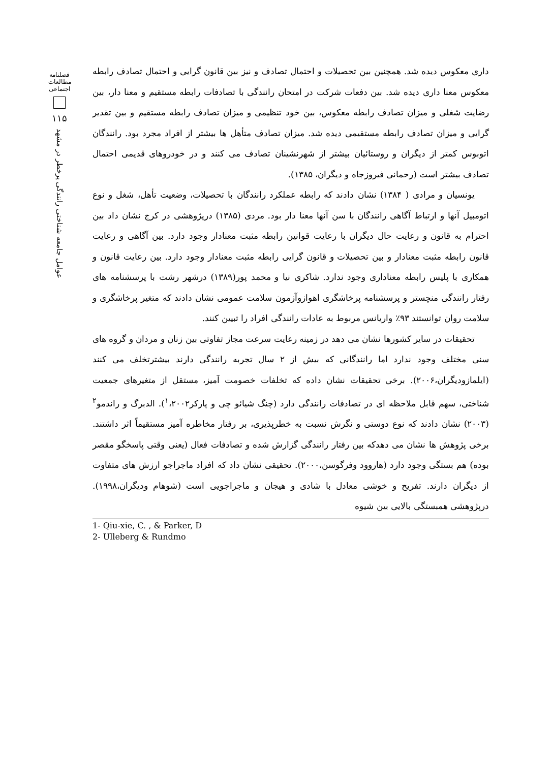فصلنامه مطالعات اجتماعی
۱۱۵
عوامل جامعه شناختی رانندگی پرخطر در مشهد
داری معکوس دیده شد. همچنین بین تحصیلات و احتمال تصادف و نیز بین قانون گرایی و احتمال تصادف رابطه معکوس معنا داری دیده شد. بین دفعات شرکت در امتحان رانندگی با تصادفات رابطه مستقیم و معنا دار، بین رضایت شغلی و میزان تصادف رابطه معکوس، بین خود تنظیمی و میزان تصادف رابطه مستقیم و بین تقدیر گرایی و میزان تصادف رابطه مستقیمی دیده شد. میزان تصادف متأهل ها بیشتر از افراد مجرد بود. رانندگان اتوبوس کمتر از دیگران و روستائیان بیشتر از شهرنشینان تصادف می کنند و در خودروهای قدیمی احتمال تصادف بیشتر است (رحمانی فیروزجاه و دیگران، ۱۳۸۵).
یونسیان و مرادی ( ۱۳۸۴) نشان دادند که رابطه عملکرد رانندگان با تحصیلات، وضعیت تأهل، شغل و نوع اتومبیل آنها و ارتباط آگاهی رانندگان با سن آنها معنا دار بود. مردی (۱۳۸۵) درپژوهشی در کرج نشان داد بین احترام به قانون و رعایت حال دیگران با رعایت قوانین رابطه مثبت معنادار وجود دارد. بین آگاهی و رعایت قانون رابطه مثبت معنادار و بین تحصیلات و قانون گرایی رابطه مثبت معنادار وجود دارد. بین رعایت قانون و همکاری با پلیس رابطه معناداری وجود ندارد. شاکری نیا و محمد پور(۱۳۸۹) درشهر رشت با پرسشنامه های رفتار رانندگی منچستر و پرسشنامه پرخاشگری اهوازوآزمون سلامت عمومی نشان دادند که متغیر پرخاشگری و سلامت روان توانستند ۹۳٪ واریانس مربوط به عادات رانندگی افراد را تبیین کنند.
تحقیقات در سایر کشورها نشان می دهد در زمینه رعایت سرعت مجاز تفاوتی بین زنان و مردان و گروه های سنی مختلف وجود ندارد اما رانندگانی که بیش از ۲ سال تجربه رانندگی دارند بیشترتخلف می کنند (ایلمازودیگران،۲۰۰۶). برخی تحقیقات نشان داده که تخلفات خصومت آمیز، مستقل از متغیرهای جمعیت شناختی، سهم قابل ملاحظه ای در تصادفات رانندگی دارد (چنگ شیائو چی و پارکر<sup>۱</sup>،۲۰۰۲). الدبرگ و راندمو<sup>۲</sup> (۲۰۰۳) نشان دادند که نوع دوستی و نگرش نسبت به خطرپذیری، بر رفتار مخاطره آمیز مستقیماً اثر داشتند. برخی پژوهش ها نشان می دهدکه بین رفتار رانندگی گزارش شده و تصادفات فعال (یعنی وقتی پاسخگو مقصر بوده) هم بستگی وجود دارد (هاروود وفرگوسن،۲۰۰۰). تحقیقی نشان داد که افراد ماجراجو ارزش های متفاوت از دیگران دارند. تفریح و خوشی معادل با شادی و هیجان و ماجراجویی است (شوهام ودیگران،۱۹۹۸). درپژوهشی همبستگی بالایی بین شیوه
1- Qiu-xie, C. , & Parker, D
2- Ulleberg & Rundmo